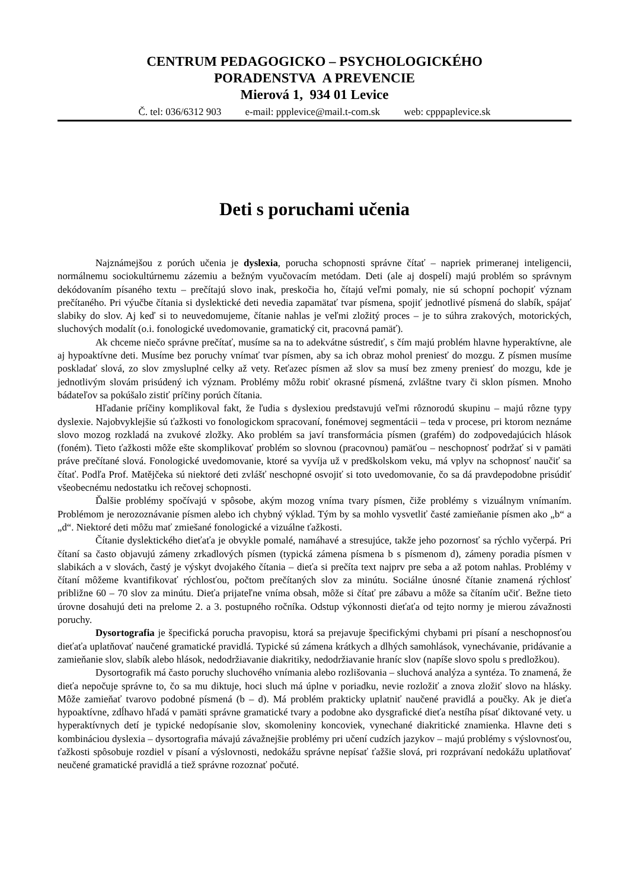CENTRUM PEDAGOGICKO – PSYCHOLOGICKÉHO
PORADENSTVA A PREVENCIE
Mierová 1, 934 01 Levice
Č. tel: 036/6312 903 e-mail: ppplevice@mail.t-com.sk web: cpppaplevice.sk
Deti s poruchami učenia
Najznámejšou z porúch učenia je dyslexia, porucha schopnosti správne čítať – napriek primeranej inteligencii, normálnemu sociokultúrnemu zázemiu a bežným vyučovacím metódam. Deti (ale aj dospelí) majú problém so správnym dekódovaním písaného textu – prečítajú slovo inak, preskočia ho, čítajú veľmi pomaly, nie sú schopní pochopiť význam prečítaného. Pri výučbe čítania si dyslektické deti nevedia zapamätať tvar písmena, spojiť jednotlivé písmená do slabík, spájať slabiky do slov. Aj keď si to neuvedomujeme, čítanie nahlas je veľmi zložitý proces – je to súhra zrakových, motorických, sluchových modalít (o.i. fonologické uvedomovanie, gramatický cit, pracovná pamäť).
Ak chceme niečo správne prečítať, musíme sa na to adekvátne sústrediť, s čím majú problém hlavne hyperaktívne, ale aj hypoaktívne deti. Musíme bez poruchy vnímať tvar písmen, aby sa ich obraz mohol preniesť do mozgu. Z písmen musíme poskladať slová, zo slov zmysluplné celky až vety. Reťazec písmen až slov sa musí bez zmeny preniesť do mozgu, kde je jednotlivým slovám prisúdený ich význam. Problémy môžu robiť okrasné písmená, zvláštne tvary či sklon písmen. Mnoho bádateľov sa pokúšalo zistiť príčiny porúch čítania.
Hľadanie príčiny komplikoval fakt, že ľudia s dyslexiou predstavujú veľmi rôznorodú skupinu – majú rôzne typy dyslexie. Najobvyklejšie sú ťažkosti vo fonologickom spracovaní, fonémovej segmentácii – teda v procese, pri ktorom neznáme slovo mozog rozkladá na zvukové zložky. Ako problém sa javí transformácia písmen (grafém) do zodpovedajúcich hlások (foném). Tieto ťažkosti môže ešte skomplikovať problém so slovnou (pracovnou) pamäťou – neschopnosť podržať si v pamäti práve prečítané slová. Fonologické uvedomovanie, ktoré sa vyvíja už v predškolskom veku, má vplyv na schopnosť naučiť sa čítať. Podľa Prof. Matějčeka sú niektoré deti zvlášť neschopné osvojiť si toto uvedomovanie, čo sa dá pravdepodobne prisúdiť všeobecnému nedostatku ich rečovej schopnosti.
Ďalšie problémy spočívajú v spôsobe, akým mozog vníma tvary písmen, čiže problémy s vizuálnym vnímaním. Problémom je nerozoznávanie písmen alebo ich chybný výklad. Tým by sa mohlo vysvetliť časté zamieňanie písmen ako „b“ a „d“. Niektoré deti môžu mať zmiešané fonologické a vizuálne ťažkosti.
Čítanie dyslektického dieťaťa je obvykle pomalé, namáhavé a stresujúce, takže jeho pozornosť sa rýchlo vyčerpá. Pri čítaní sa často objavujú zámeny zrkadlových písmen (typická zámena písmena b s písmenom d), zámeny poradia písmen v slabikách a v slovách, častý je výskyt dvojakého čítania – dieťa si prečíta text najprv pre seba a až potom nahlas. Problémy v čítaní môžeme kvantifikovať rýchlosťou, počtom prečítaných slov za minútu. Sociálne únosné čítanie znamená rýchlosť približne 60 – 70 slov za minútu. Dieťa prijateľne vníma obsah, môže si čítať pre zábavu a môže sa čítaním učiť. Bežne tieto úrovne dosahujú deti na prelome 2. a 3. postupného ročníka. Odstup výkonnosti dieťaťa od tejto normy je mierou závažnosti poruchy.
Dysortografia je špecifická porucha pravopisu, ktorá sa prejavuje špecifickými chybami pri písaní a neschopnosťou dieťaťa uplatňovať naučené gramatické pravidlá. Typické sú zámena krátkych a dlhých samohlások, vynechávanie, pridávanie a zamieňanie slov, slabík alebo hlások, nedodržiavanie diakritiky, nedodržiavanie hraníc slov (napíše slovo spolu s predložkou).
Dysortografik má často poruchy sluchového vnímania alebo rozlišovania – sluchová analýza a syntéza. To znamená, že dieťa nepočuje správne to, čo sa mu diktuje, hoci sluch má úplne v poriadku, nevie rozložiť a znova zložiť slovo na hlásky. Môže zamieňať tvarovo podobné písmená (b – d). Má problém prakticky uplatniť naučené pravidlá a poučky. Ak je dieťa hypoaktívne, zdĺhavo hľadá v pamäti správne gramatické tvary a podobne ako dysgrafické dieťa nestíha písať diktované vety. u hyperaktívnych detí je typické nedopísanie slov, skomoleniny koncoviek, vynechané diakritické znamienka. Hlavne deti s kombináciou dyslexia – dysortografia mávajú závažnejšie problémy pri učení cudzích jazykov – majú problémy s výslovnosťou, ťažkosti spôsobuje rozdiel v písaní a výslovnosti, nedokážu správne nepísať ťažšie slová, pri rozprávaní nedokážu uplatňovať neučené gramatické pravidlá a tiež správne rozoznať počuté.